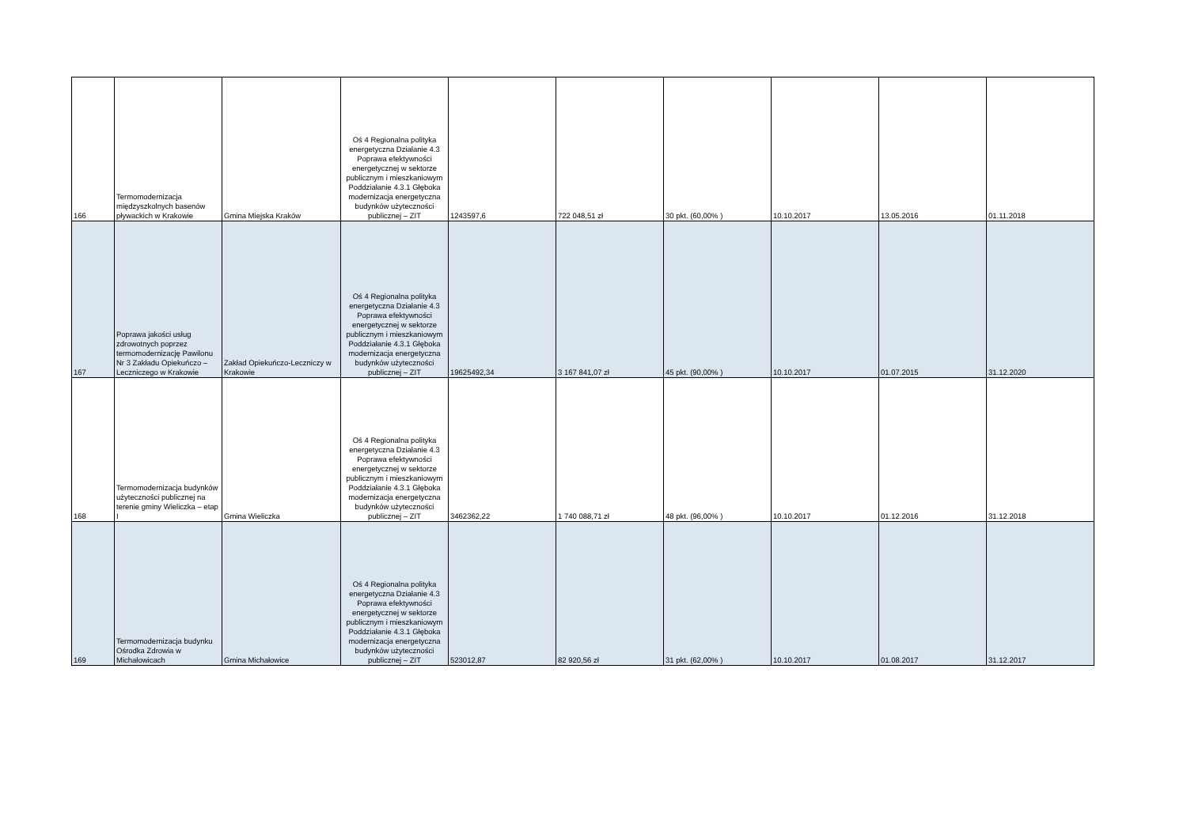| 166 | Termomodernizacja międzyszkolnych basenów pływackich w Krakowie | Gmina Miejska Kraków | Oś 4 Regionalna polityka energetyczna Działanie 4.3 Poprawa efektywności energetycznej w sektorze publicznym i mieszkaniowym Poddziałanie 4.3.1 Głęboka modernizacja energetyczna budynków użyteczności publicznej – ZIT | 1243597,6 | 722 048,51 zł | 30 pkt. (60,00% ) | 10.10.2017 | 13.05.2016 | 01.11.2018 |
| 167 | Poprawa jakości usług zdrowotnych poprzez termomodernizację Pawilonu Nr 3 Zakładu Opiekuńczo – Leczniczego w Krakowie | Zakład Opiekuńczo-Leczniczy w Krakowie | Oś 4 Regionalna polityka energetyczna Działanie 4.3 Poprawa efektywności energetycznej w sektorze publicznym i mieszkaniowym Poddziałanie 4.3.1 Głęboka modernizacja energetyczna budynków użyteczności publicznej – ZIT | 19625492,34 | 3 167 841,07 zł | 45 pkt. (90,00% ) | 10.10.2017 | 01.07.2015 | 31.12.2020 |
| 168 | Termomodernizacja budynków użyteczności publicznej na terenie gminy Wieliczka – etap I | Gmina Wieliczka | Oś 4 Regionalna polityka energetyczna Działanie 4.3 Poprawa efektywności energetycznej w sektorze publicznym i mieszkaniowym Poddziałanie 4.3.1 Głęboka modernizacja energetyczna budynków użyteczności publicznej – ZIT | 3462362,22 | 1 740 088,71 zł | 48 pkt. (96,00% ) | 10.10.2017 | 01.12.2016 | 31.12.2018 |
| 169 | Termomodernizacja budynku Ośrodka Zdrowia w Michałowicach | Gmina Michałowice | Oś 4 Regionalna polityka energetyczna Działanie 4.3 Poprawa efektywności energetycznej w sektorze publicznym i mieszkaniowym Poddziałanie 4.3.1 Głęboka modernizacja energetyczna budynków użyteczności publicznej – ZIT | 523012,87 | 82 920,56 zł | 31 pkt. (62,00% ) | 10.10.2017 | 01.08.2017 | 31.12.2017 |